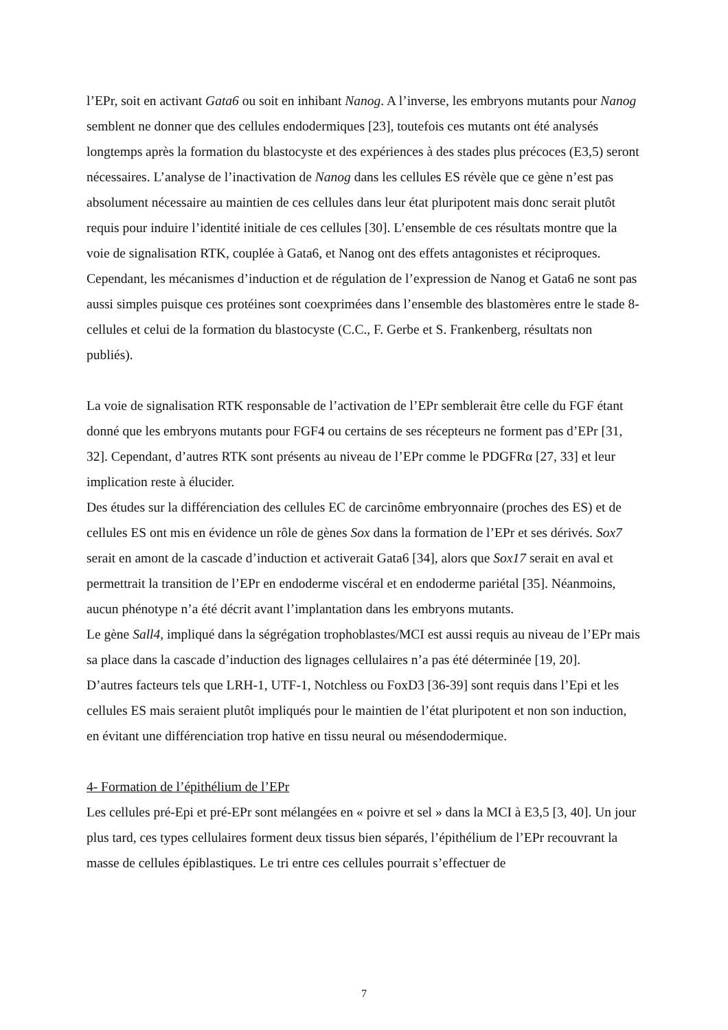l’EPr, soit en activant Gata6 ou soit en inhibant Nanog. A l’inverse, les embryons mutants pour Nanog semblent ne donner que des cellules endodermiques [23], toutefois ces mutants ont été analysés longtemps après la formation du blastocyste et des expériences à des stades plus précoces (E3,5) seront nécessaires. L’analyse de l’inactivation de Nanog dans les cellules ES révèle que ce gène n’est pas absolument nécessaire au maintien de ces cellules dans leur état pluripotent mais donc serait plutôt requis pour induire l’identité initiale de ces cellules [30]. L’ensemble de ces résultats montre que la voie de signalisation RTK, couplée à Gata6, et Nanog ont des effets antagonistes et réciproques. Cependant, les mécanismes d’induction et de régulation de l’expression de Nanog et Gata6 ne sont pas aussi simples puisque ces protéines sont coexprimées dans l’ensemble des blastomères entre le stade 8-cellules et celui de la formation du blastocyste (C.C., F. Gerbe et S. Frankenberg, résultats non publiés).
La voie de signalisation RTK responsable de l’activation de l’EPr semblerait être celle du FGF étant donné que les embryons mutants pour FGF4 ou certains de ses récepteurs ne forment pas d’EPr [31, 32]. Cependant, d’autres RTK sont présents au niveau de l’EPr comme le PDGFRα [27, 33] et leur implication reste à élucider.
Des études sur la différenciation des cellules EC de carcinôme embryonnaire (proches des ES) et de cellules ES ont mis en évidence un rôle de gènes Sox dans la formation de l’EPr et ses dérivés. Sox7 serait en amont de la cascade d’induction et activerait Gata6 [34], alors que Sox17 serait en aval et permettrait la transition de l’EPr en endoderme viscéral et en endoderme pariétal [35]. Néanmoins, aucun phénotype n’a été décrit avant l’implantation dans les embryons mutants.
Le gène Sall4, impliqué dans la ségrégation trophoblastes/MCI est aussi requis au niveau de l’EPr mais sa place dans la cascade d’induction des lignages cellulaires n’a pas été déterminée [19, 20].
D’autres facteurs tels que LRH-1, UTF-1, Notchless ou FoxD3 [36-39] sont requis dans l’Epi et les cellules ES mais seraient plutôt impliqués pour le maintien de l’état pluripotent et non son induction, en évitant une différenciation trop hative en tissu neural ou mésendodermique.
4- Formation de l’épithélium de l’EPr
Les cellules pré-Epi et pré-EPr sont mélangées en « poivre et sel » dans la MCI à E3,5 [3, 40]. Un jour plus tard, ces types cellulaires forment deux tissus bien séparés, l’épithélium de l’EPr recouvrant la masse de cellules épiblastiques. Le tri entre ces cellules pourrait s’effectuer de
7